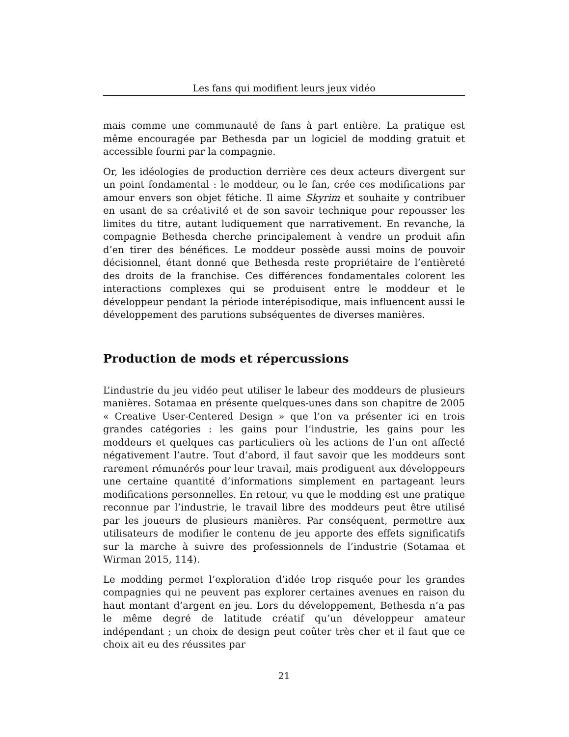Les fans qui modifient leurs jeux vidéo
mais comme une communauté de fans à part entière. La pratique est même encouragée par Bethesda par un logiciel de modding gratuit et accessible fourni par la compagnie.
Or, les idéologies de production derrière ces deux acteurs divergent sur un point fondamental : le moddeur, ou le fan, crée ces modifications par amour envers son objet fétiche. Il aime Skyrim et souhaite y contribuer en usant de sa créativité et de son savoir technique pour repousser les limites du titre, autant ludiquement que narrativement. En revanche, la compagnie Bethesda cherche principalement à vendre un produit afin d’en tirer des bénéfices. Le moddeur possède aussi moins de pouvoir décisionnel, étant donné que Bethesda reste propriétaire de l’entièreté des droits de la franchise. Ces différences fondamentales colorent les interactions complexes qui se produisent entre le moddeur et le développeur pendant la période interépisodique, mais influencent aussi le développement des parutions subséquentes de diverses manières.
Production de mods et répercussions
L’industrie du jeu vidéo peut utiliser le labeur des moddeurs de plusieurs manières. Sotamaa en présente quelques-unes dans son chapitre de 2005 « Creative User-Centered Design » que l’on va présenter ici en trois grandes catégories : les gains pour l’industrie, les gains pour les moddeurs et quelques cas particuliers où les actions de l’un ont affecté négativement l’autre. Tout d’abord, il faut savoir que les moddeurs sont rarement rémunérés pour leur travail, mais prodiguent aux développeurs une certaine quantité d’informations simplement en partageant leurs modifications personnelles. En retour, vu que le modding est une pratique reconnue par l’industrie, le travail libre des moddeurs peut être utilisé par les joueurs de plusieurs manières. Par conséquent, permettre aux utilisateurs de modifier le contenu de jeu apporte des effets significatifs sur la marche à suivre des professionnels de l’industrie (Sotamaa et Wirman 2015, 114).
Le modding permet l’exploration d’idée trop risquée pour les grandes compagnies qui ne peuvent pas explorer certaines avenues en raison du haut montant d’argent en jeu. Lors du développement, Bethesda n’a pas le même degré de latitude créatif qu’un développeur amateur indépendant ; un choix de design peut coûter très cher et il faut que ce choix ait eu des réussites par
21